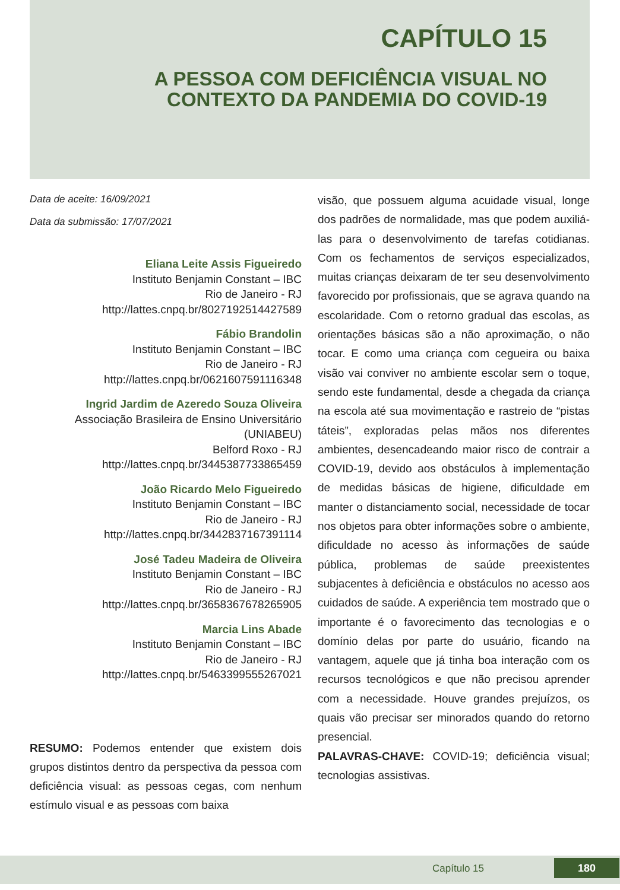CAPÍTULO 15
A PESSOA COM DEFICIÊNCIA VISUAL NO
CONTEXTO DA PANDEMIA DO COVID-19
Data de aceite: 16/09/2021
Data da submissão: 17/07/2021
Eliana Leite Assis Figueiredo
Instituto Benjamin Constant – IBC
Rio de Janeiro - RJ
http://lattes.cnpq.br/8027192514427589
Fábio Brandolin
Instituto Benjamin Constant – IBC
Rio de Janeiro - RJ
http://lattes.cnpq.br/0621607591116348
Ingrid Jardim de Azeredo Souza Oliveira
Associação Brasileira de Ensino Universitário
(UNIABEU)
Belford Roxo - RJ
http://lattes.cnpq.br/3445387733865459
João Ricardo Melo Figueiredo
Instituto Benjamin Constant – IBC
Rio de Janeiro - RJ
http://lattes.cnpq.br/3442837167391114
José Tadeu Madeira de Oliveira
Instituto Benjamin Constant – IBC
Rio de Janeiro - RJ
http://lattes.cnpq.br/3658367678265905
Marcia Lins Abade
Instituto Benjamin Constant – IBC
Rio de Janeiro - RJ
http://lattes.cnpq.br/5463399555267021
RESUMO: Podemos entender que existem dois grupos distintos dentro da perspectiva da pessoa com deficiência visual: as pessoas cegas, com nenhum estímulo visual e as pessoas com baixa
visão, que possuem alguma acuidade visual, longe dos padrões de normalidade, mas que podem auxiliá-las para o desenvolvimento de tarefas cotidianas. Com os fechamentos de serviços especializados, muitas crianças deixaram de ter seu desenvolvimento favorecido por profissionais, que se agrava quando na escolaridade. Com o retorno gradual das escolas, as orientações básicas são a não aproximação, o não tocar. E como uma criança com cegueira ou baixa visão vai conviver no ambiente escolar sem o toque, sendo este fundamental, desde a chegada da criança na escola até sua movimentação e rastreio de “pistas táteis”, exploradas pelas mãos nos diferentes ambientes, desencadeando maior risco de contrair a COVID-19, devido aos obstáculos à implementação de medidas básicas de higiene, dificuldade em manter o distanciamento social, necessidade de tocar nos objetos para obter informações sobre o ambiente, dificuldade no acesso às informações de saúde pública, problemas de saúde preexistentes subjacentes à deficiência e obstáculos no acesso aos cuidados de saúde. A experiência tem mostrado que o importante é o favorecimento das tecnologias e o domínio delas por parte do usuário, ficando na vantagem, aquele que já tinha boa interação com os recursos tecnológicos e que não precisou aprender com a necessidade. Houve grandes prejuízos, os quais vão precisar ser minorados quando do retorno presencial.
PALAVRAS-CHAVE: COVID-19; deficiência visual; tecnologias assistivas.
Capítulo 15 180